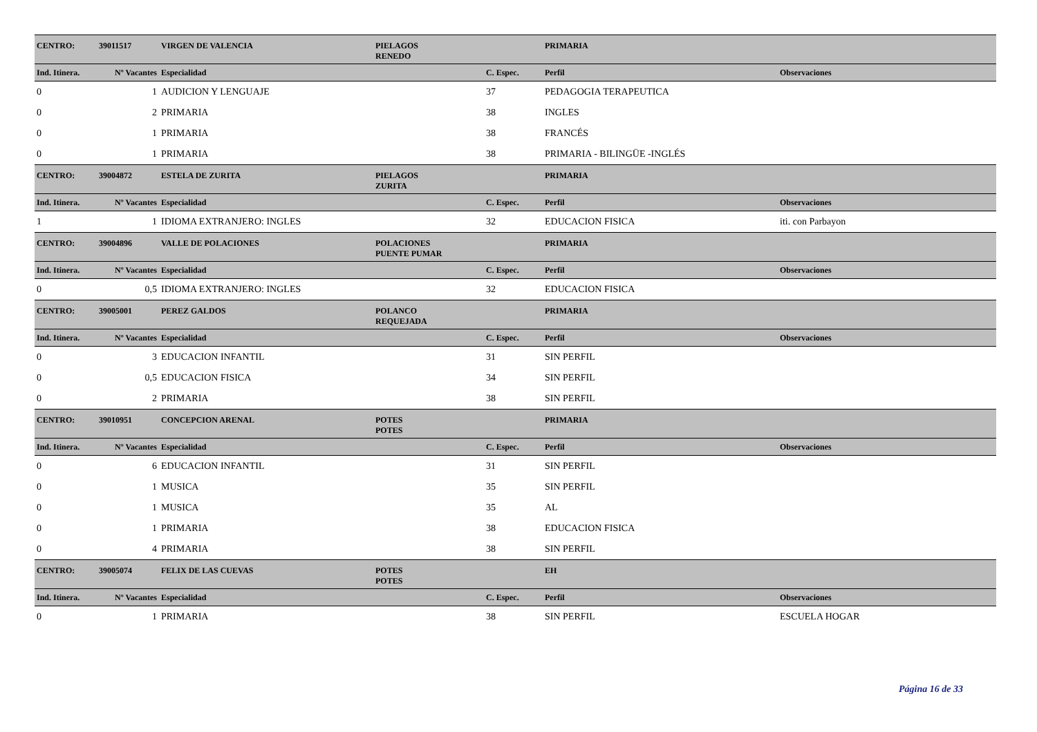| CENTRO: | 39011517 | VIRGEN DE VALENCIA | PIELAGOS | | PRIMARIA | |
| | | | RENEDO | | | |
| Ind. Itinera. | Nº Vacantes | Especialidad | | C. Espec. | Perfil | Observaciones |
| 0 | 1 | AUDICION Y LENGUAJE | | 37 | PEDAGOGIA TERAPEUTICA | |
| 0 | 2 | PRIMARIA | | 38 | INGLES | |
| 0 | 1 | PRIMARIA | | 38 | FRANCÉS | |
| 0 | 1 | PRIMARIA | | 38 | PRIMARIA - BILINGÜE -INGLÉS | |
| CENTRO: | 39004872 | ESTELA DE ZURITA | PIELAGOS | | PRIMARIA | |
| | | | ZURITA | | | |
| Ind. Itinera. | Nº Vacantes | Especialidad | | C. Espec. | Perfil | Observaciones |
| 1 | 1 | IDIOMA EXTRANJERO: INGLES | | 32 | EDUCACION FISICA | iti. con Parbayon |
| CENTRO: | 39004896 | VALLE DE POLACIONES | POLACIONES | | PRIMARIA | |
| | | | PUENTE PUMAR | | | |
| Ind. Itinera. | Nº Vacantes | Especialidad | | C. Espec. | Perfil | Observaciones |
| 0 | 0,5 | IDIOMA EXTRANJERO: INGLES | | 32 | EDUCACION FISICA | |
| CENTRO: | 39005001 | PEREZ GALDOS | POLANCO | | PRIMARIA | |
| | | | REQUEJADA | | | |
| Ind. Itinera. | Nº Vacantes | Especialidad | | C. Espec. | Perfil | Observaciones |
| 0 | 3 | EDUCACION INFANTIL | | 31 | SIN PERFIL | |
| 0 | 0,5 | EDUCACION FISICA | | 34 | SIN PERFIL | |
| 0 | 2 | PRIMARIA | | 38 | SIN PERFIL | |
| CENTRO: | 39010951 | CONCEPCION ARENAL | POTES | | PRIMARIA | |
| | | | POTES | | | |
| Ind. Itinera. | Nº Vacantes | Especialidad | | C. Espec. | Perfil | Observaciones |
| 0 | 6 | EDUCACION INFANTIL | | 31 | SIN PERFIL | |
| 0 | 1 | MUSICA | | 35 | SIN PERFIL | |
| 0 | 1 | MUSICA | | 35 | AL | |
| 0 | 1 | PRIMARIA | | 38 | EDUCACION FISICA | |
| 0 | 4 | PRIMARIA | | 38 | SIN PERFIL | |
| CENTRO: | 39005074 | FELIX DE LAS CUEVAS | POTES | | EH | |
| | | | POTES | | | |
| Ind. Itinera. | Nº Vacantes | Especialidad | | C. Espec. | Perfil | Observaciones |
| 0 | 1 | PRIMARIA | | 38 | SIN PERFIL | ESCUELA HOGAR |
Página 16 de 33